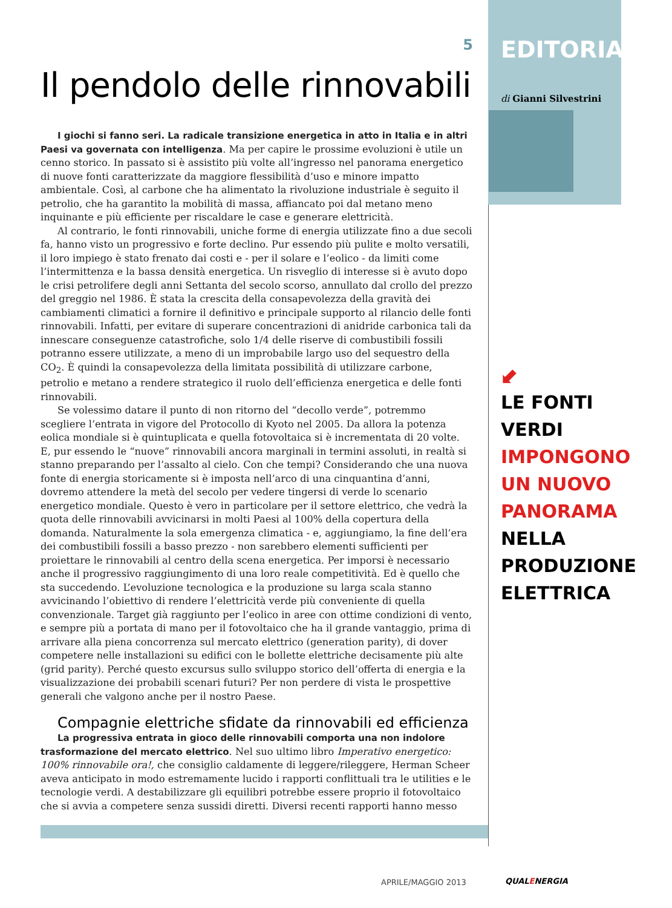5
Il pendolo delle rinnovabili
I giochi si fanno seri. La radicale transizione energetica in atto in Italia e in altri Paesi va governata con intelligenza. Ma per capire le prossime evoluzioni è utile un cenno storico. In passato si è assistito più volte all’ingresso nel panorama energetico di nuove fonti caratterizzate da maggiore flessibilità d’uso e minore impatto ambientale. Così, al carbone che ha alimentato la rivoluzione industriale è seguito il petrolio, che ha garantito la mobilità di massa, affiancato poi dal metano meno inquinante e più efficiente per riscaldare le case e generare elettricità.
Al contrario, le fonti rinnovabili, uniche forme di energia utilizzate fino a due secoli fa, hanno visto un progressivo e forte declino. Pur essendo più pulite e molto versatili, il loro impiego è stato frenato dai costi e - per il solare e l’eolico - da limiti come l’intermittenza e la bassa densità energetica. Un risveglio di interesse si è avuto dopo le crisi petrolifere degli anni Settanta del secolo scorso, annullato dal crollo del prezzo del greggio nel 1986. È stata la crescita della consapevolezza della gravità dei cambiamenti climatici a fornire il definitivo e principale supporto al rilancio delle fonti rinnovabili. Infatti, per evitare di superare concentrazioni di anidride carbonica tali da innescare conseguenze catastrofiche, solo 1/4 delle riserve di combustibili fossili potranno essere utilizzate, a meno di un improbabile largo uso del sequestro della CO<sub>2</sub>. È quindi la consapevolezza della limitata possibilità di utilizzare carbone, petrolio e metano a rendere strategico il ruolo dell’efficienza energetica e delle fonti rinnovabili.
Se volessimo datare il punto di non ritorno del “decollo verde”, potremmo scegliere l’entrata in vigore del Protocollo di Kyoto nel 2005. Da allora la potenza eolica mondiale si è quintuplicata e quella fotovoltaica si è incrementata di 20 volte. E, pur essendo le “nuove” rinnovabili ancora marginali in termini assoluti, in realtà si stanno preparando per l’assalto al cielo. Con che tempi? Considerando che una nuova fonte di energia storicamente si è imposta nell’arco di una cinquantina d’anni, dovremo attendere la metà del secolo per vedere tingersi di verde lo scenario energetico mondiale. Questo è vero in particolare per il settore elettrico, che vedrà la quota delle rinnovabili avvicinarsi in molti Paesi al 100% della copertura della domanda. Naturalmente la sola emergenza climatica - e, aggiungiamo, la fine dell’era dei combustibili fossili a basso prezzo - non sarebbero elementi sufficienti per proiettare le rinnovabili al centro della scena energetica. Per imporsi è necessario anche il progressivo raggiungimento di una loro reale competitività. Ed è quello che sta succedendo. L’evoluzione tecnologica e la produzione su larga scala stanno avvicinando l’obiettivo di rendere l’elettricità verde più conveniente di quella convenzionale. Target già raggiunto per l’eolico in aree con ottime condizioni di vento, e sempre più a portata di mano per il fotovoltaico che ha il grande vantaggio, prima di arrivare alla piena concorrenza sul mercato elettrico (generation parity), di dover competere nelle installazioni su edifici con le bollette elettriche decisamente più alte (grid parity). Perché questo excursus sullo sviluppo storico dell’offerta di energia e la visualizzazione dei probabili scenari futuri? Per non perdere di vista le prospettive generali che valgono anche per il nostro Paese.
Compagnie elettriche sfidate da rinnovabili ed efficienza
La progressiva entrata in gioco delle rinnovabili comporta una non indolore trasformazione del mercato elettrico. Nel suo ultimo libro Imperativo energetico: 100% rinnovabile ora!, che consiglio caldamente di leggere/rileggere, Herman Scheer aveva anticipato in modo estremamente lucido i rapporti conflittuali tra le utilities e le tecnologie verdi. A destabilizzare gli equilibri potrebbe essere proprio il fotovoltaico che si avvia a competere senza sussidi diretti. Diversi recenti rapporti hanno messo
EDITORIALE
di Gianni Silvestrini
⬋
LE FONTI VERDI
IMPONGONO
UN NUOVO
PANORAMA NELLA
PRODUZIONE
ELETTRICA
APRILE/MAGGIO 2013 QUALENERGIA